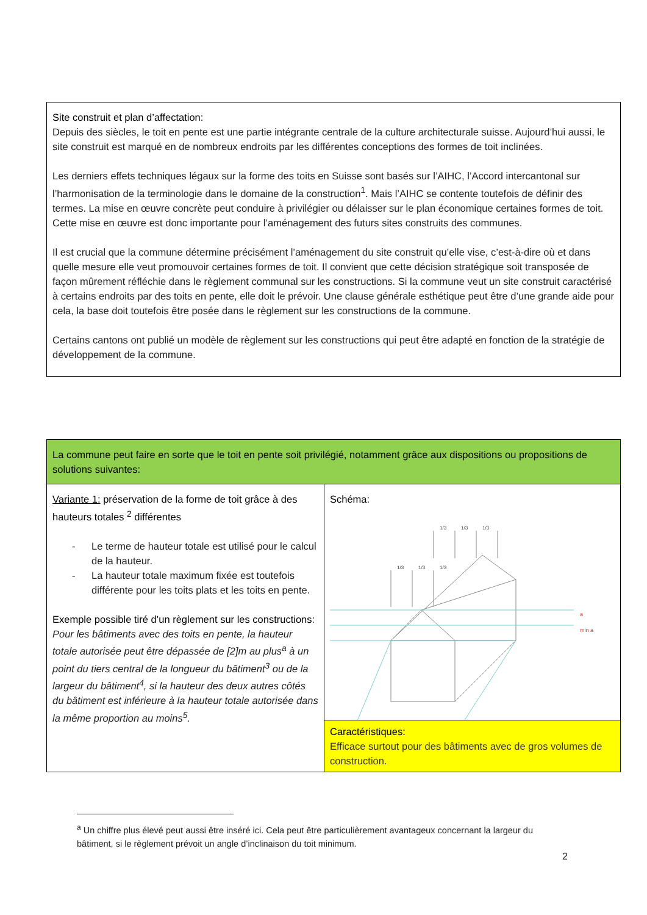Site construit et plan d’affectation:
Depuis des siècles, le toit en pente est une partie intégrante centrale de la culture architecturale suisse. Aujourd’hui aussi, le site construit est marqué en de nombreux endroits par les différentes conceptions des formes de toit inclinées.
Les derniers effets techniques légaux sur la forme des toits en Suisse sont basés sur l’AIHC, l’Accord intercantonal sur l’harmonisation de la terminologie dans le domaine de la construction<sup>1</sup>. Mais l’AIHC se contente toutefois de définir des termes. La mise en œuvre concrète peut conduire à privilégier ou délaisser sur le plan économique certaines formes de toit. Cette mise en œuvre est donc importante pour l’aménagement des futurs sites construits des communes.
Il est crucial que la commune détermine précisément l’aménagement du site construit qu’elle vise, c’est-à-dire où et dans quelle mesure elle veut promouvoir certaines formes de toit. Il convient que cette décision stratégique soit transposée de façon mûrement réfléchie dans le règlement communal sur les constructions. Si la commune veut un site construit caractérisé à certains endroits par des toits en pente, elle doit le prévoir. Une clause générale esthétique peut être d’une grande aide pour cela, la base doit toutefois être posée dans le règlement sur les constructions de la commune.
Certains cantons ont publié un modèle de règlement sur les constructions qui peut être adapté en fonction de la stratégie de développement de la commune.
| La commune peut faire en sorte que le toit en pente soit privilégié, notamment grâce aux dispositions ou propositions de solutions suivantes: | |
| Variante 1: préservation de la forme de toit grâce à des hauteurs totales <sup>2</sup> différentes - Le terme de hauteur totale est utilisé pour le calcul de la hauteur. - La hauteur totale maximum fixée est toutefois différente pour les toits plats et les toits en pente. Exemple possible tiré d’un règlement sur les constructions : Pour les bâtiments avec des toits en pente, la hauteur totale autorisée peut être dépassée de [2]m au plus<sup>a</sup> à un point du tiers central de la longueur du bâtiment<sup>3</sup> ou de la largeur du bâtiment<sup>4</sup>, si la hauteur des deux autres côtés du bâtiment est inférieure à la hauteur totale autorisée dans la même proportion au moins<sup>5</sup>. | Schéma: 1/3 1/3 1/3 1/3 1/3 1/3 a min a |
| | Caractéristiques: Efficace surtout pour des bâtiments avec de gros volumes de construction. |
<sup>a</sup> Un chiffre plus élevé peut aussi être inséré ici. Cela peut être particulièrement avantageux concernant la largeur du bâtiment, si le règlement prévoit un angle d’inclinaison du toit minimum.
2